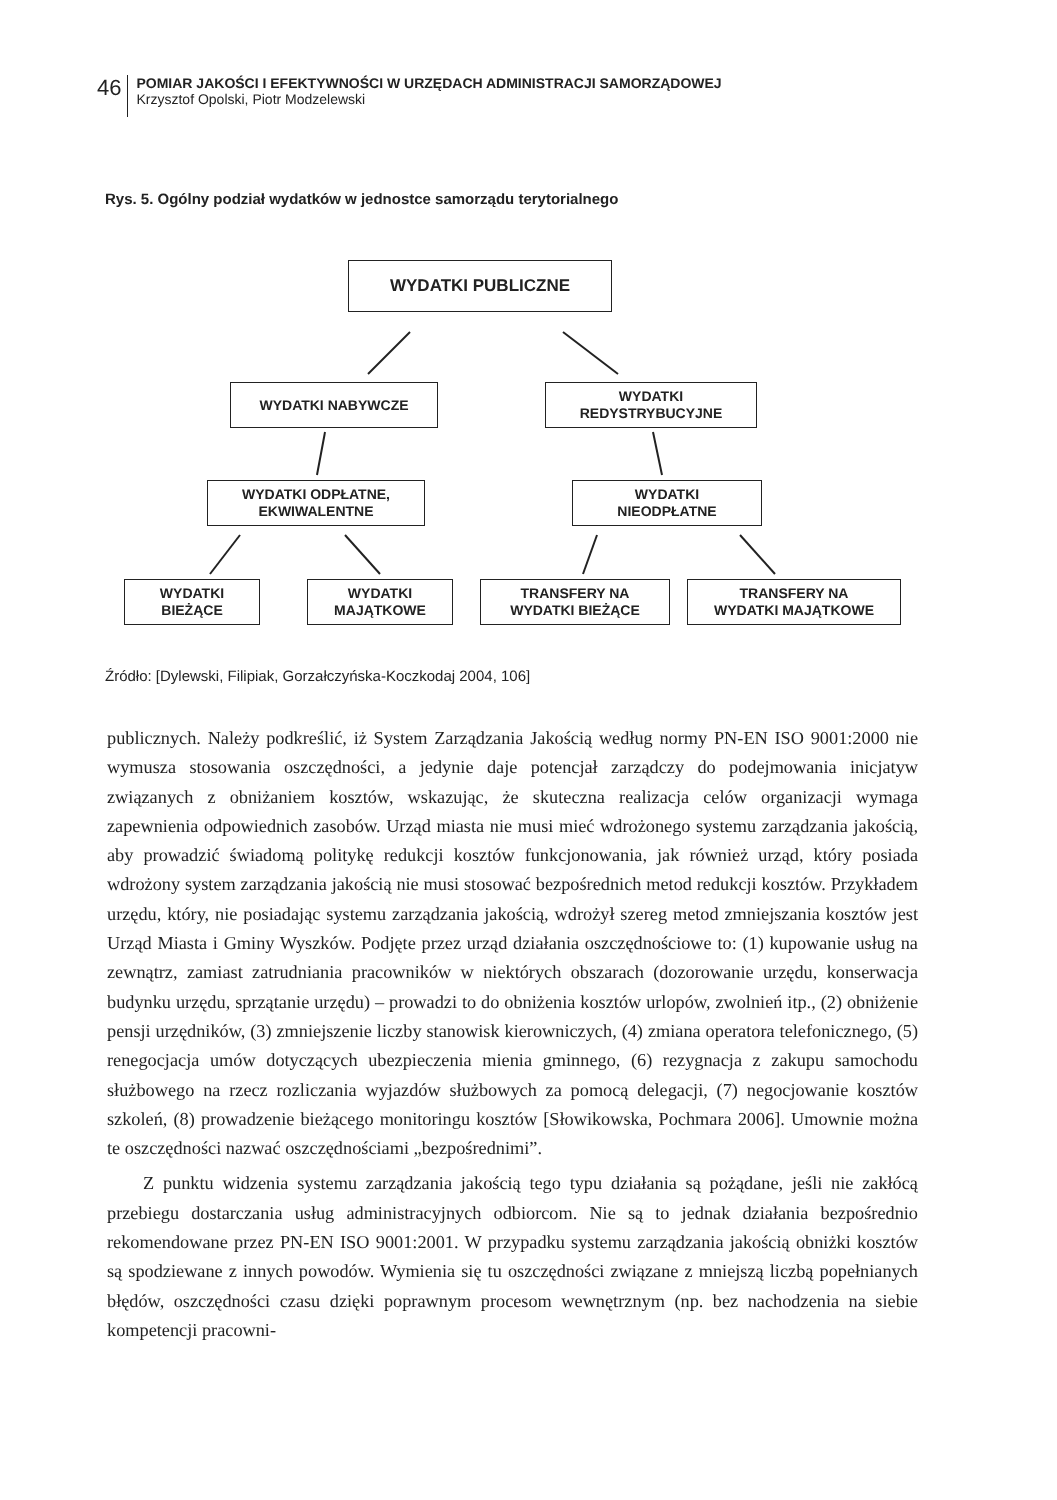46
POMIAR JAKOŚCI I EFEKTYWNOŚCI W URZĘDACH ADMINISTRACJI SAMORZĄDOWEJ
Krzysztof Opolski, Piotr Modzelewski
Rys. 5. Ogólny podział wydatków w jednostce samorządu terytorialnego
WYDATKI PUBLICZNE
WYDATKI NABYWCZE
WYDATKI
REDYSTRYBUCYJNE
WYDATKI ODPŁATNE,
EKWIWALENTNE
WYDATKI
NIEODPŁATNE
WYDATKI
BIEŻĄCE
WYDATKI
MAJĄTKOWE
TRANSFERY NA
WYDATKI BIEŻĄCE
TRANSFERY NA
WYDATKI MAJĄTKOWE
Źródło: [Dylewski, Filipiak, Gorzałczyńska-Koczkodaj 2004, 106]
publicznych. Należy podkreślić, iż System Zarządzania Jakością według normy PN-EN ISO 9001:2000 nie wymusza stosowania oszczędności, a jedynie daje potencjał zarządczy do podejmowania inicjatyw związanych z obniżaniem kosztów, wskazując, że skuteczna realizacja celów organizacji wymaga zapewnienia odpowiednich zasobów. Urząd miasta nie musi mieć wdrożonego systemu zarządzania jakością, aby prowadzić świadomą politykę redukcji kosztów funkcjonowania, jak również urząd, który posiada wdrożony system zarządzania jakością nie musi stosować bezpośrednich metod redukcji kosztów. Przykładem urzędu, który, nie posiadając systemu zarządzania jakością, wdrożył szereg metod zmniejszania kosztów jest Urząd Miasta i Gminy Wyszków. Podjęte przez urząd działania oszczędnościowe to: (1) kupowanie usług na zewnątrz, zamiast zatrudniania pracowników w niektórych obszarach (dozorowanie urzędu, konserwacja budynku urzędu, sprzątanie urzędu) – prowadzi to do obniżenia kosztów urlopów, zwolnień itp., (2) obniżenie pensji urzędników, (3) zmniejszenie liczby stanowisk kierowniczych, (4) zmiana operatora telefonicznego, (5) renegocjacja umów dotyczących ubezpieczenia mienia gminnego, (6) rezygnacja z zakupu samochodu służbowego na rzecz rozliczania wyjazdów służbowych za pomocą delegacji, (7) negocjowanie kosztów szkoleń, (8) prowadzenie bieżącego monitoringu kosztów [Słowikowska, Pochmara 2006]. Umownie można te oszczędności nazwać oszczędnościami „bezpośrednimi”.
Z punktu widzenia systemu zarządzania jakością tego typu działania są pożądane, jeśli nie zakłócą przebiegu dostarczania usług administracyjnych odbiorcom. Nie są to jednak działania bezpośrednio rekomendowane przez PN-EN ISO 9001:2001. W przypadku systemu zarządzania jakością obniżki kosztów są spodziewane z innych powodów. Wymienia się tu oszczędności związane z mniejszą liczbą popełnianych błędów, oszczędności czasu dzięki poprawnym procesom wewnętrznym (np. bez nachodzenia na siebie kompetencji pracowni-